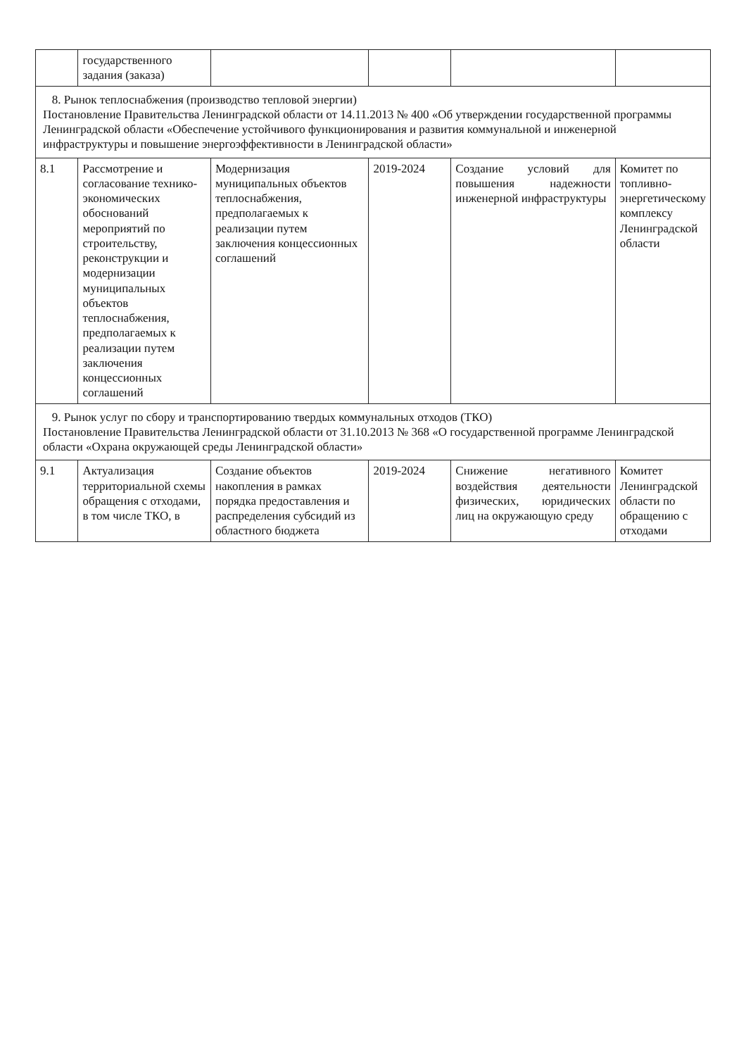| | государственного задания (заказа) | | | | |
| 8. Рынок теплоснабжения (производство тепловой энергии) Постановление Правительства Ленинградской области от 14.11.2013 № 400 «Об утверждении государственной программы Ленинградской области «Обеспечение устойчивого функционирования и развития коммунальной и инженерной инфраструктуры и повышение энергоэффективности в Ленинградской области» | | | | | |
| 8.1 | Рассмотрение и согласование технико-экономических обоснований мероприятий по строительству, реконструкции и модернизации муниципальных объектов теплоснабжения, предполагаемых к реализации путем заключения концессионных соглашений | Модернизация муниципальных объектов теплоснабжения, предполагаемых к реализации путем заключения концессионных соглашений | 2019-2024 | Создание условий для повышения надежности инженерной инфраструктуры | Комитет по топливно-энергетическому комплексу Ленинградской области |
| 9. Рынок услуг по сбору и транспортированию твердых коммунальных отходов (ТКО) Постановление Правительства Ленинградской области от 31.10.2013 № 368 «О государственной программе Ленинградской области «Охрана окружающей среды Ленинградской области» | | | | | |
| 9.1 | Актуализация территориальной схемы обращения с отходами, в том числе ТКО, в | Создание объектов накопления в рамках порядка предоставления и распределения субсидий из областного бюджета | 2019-2024 | Снижение негативного воздействия деятельности физических, юридических лиц на окружающую среду | Комитет Ленинградской области по обращению с отходами |